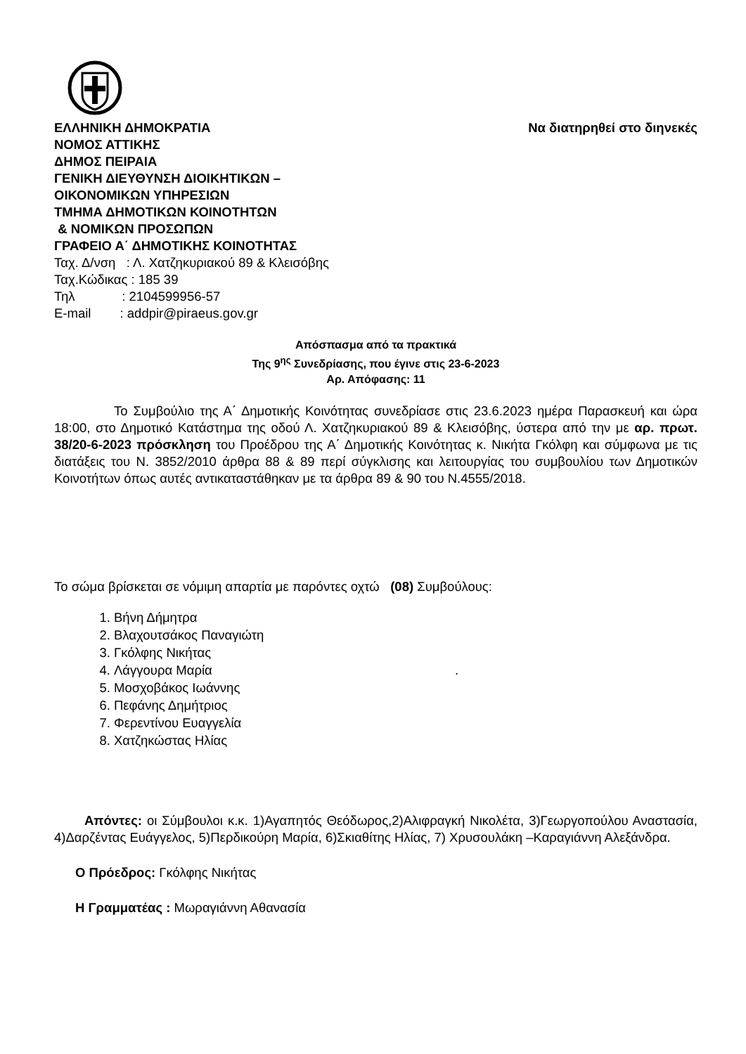ΕΛΛΗΝΙΚΗ ΔΗΜΟΚΡΑΤΙΑ Να διατηρηθεί στο διηνεκές
ΝΟΜΟΣ ΑΤΤΙΚΗΣ
ΔΗΜΟΣ ΠΕΙΡΑΙΑ
ΓΕΝΙΚΗ ΔΙΕΥΘΥΝΣΗ ΔΙΟΙΚΗΤΙΚΩΝ –
ΟΙΚΟΝΟΜΙΚΩΝ ΥΠΗΡΕΣΙΩΝ
ΤΜΗΜΑ ΔΗΜΟΤΙΚΩΝ ΚΟΙΝΟΤΗΤΩΝ
& ΝΟΜΙΚΩΝ ΠΡΟΣΩΠΩΝ
ΓΡΑΦΕΙΟ Α΄ ΔΗΜΟΤΙΚΗΣ ΚΟΙΝΟΤΗΤΑΣ
Ταχ. Δ/νση : Λ. Χατζηκυριακού 89 & Κλεισόβης
Ταχ.Κώδικας : 185 39
Τηλ : 2104599956-57
E-mail : addpir@piraeus.gov.gr
Απόσπασμα από τα πρακτικά
Της 9<sup>ης</sup> Συνεδρίασης, που έγινε στις 23-6-2023
Αρ. Απόφασης: 11
Το Συμβούλιο της Α΄ Δημοτικής Κοινότητας συνεδρίασε στις 23.6.2023 ημέρα Παρασκευή και ώρα 18:00, στο Δημοτικό Κατάστημα της οδού Λ. Χατζηκυριακού 89 & Κλεισόβης, ύστερα από την με αρ. πρωτ. 38/20-6-2023 πρόσκληση του Προέδρου της Α΄ Δημοτικής Κοινότητας κ. Νικήτα Γκόλφη και σύμφωνα με τις διατάξεις του Ν. 3852/2010 άρθρα 88 & 89 περί σύγκλισης και λειτουργίας του συμβουλίου των Δημοτικών Κοινοτήτων όπως αυτές αντικαταστάθηκαν με τα άρθρα 89 & 90 του Ν.4555/2018.
Το σώμα βρίσκεται σε νόμιμη απαρτία με παρόντες οχτώ (08) Συμβούλους:
1. Βήνη Δήμητρα
2. Βλαχουτσάκος Παναγιώτη
3. Γκόλφης Νικήτας
4. Λάγγουρα Μαρία .
5. Μοσχοβάκος Ιωάννης
6. Πεφάνης Δημήτριος
7. Φερεντίνου Ευαγγελία
8. Χατζηκώστας Ηλίας
Απόντες: οι Σύμβουλοι κ.κ. 1)Αγαπητός Θεόδωρος,2)Αλιφραγκή Νικολέτα, 3)Γεωργοπούλου Αναστασία, 4)Δαρζέντας Ευάγγελος, 5)Περδικούρη Μαρία, 6)Σκιαθίτης Ηλίας, 7) Χρυσουλάκη –Καραγιάννη Αλεξάνδρα.
Ο Πρόεδρος: Γκόλφης Νικήτας
Η Γραμματέας : Μωραγιάννη Αθανασία